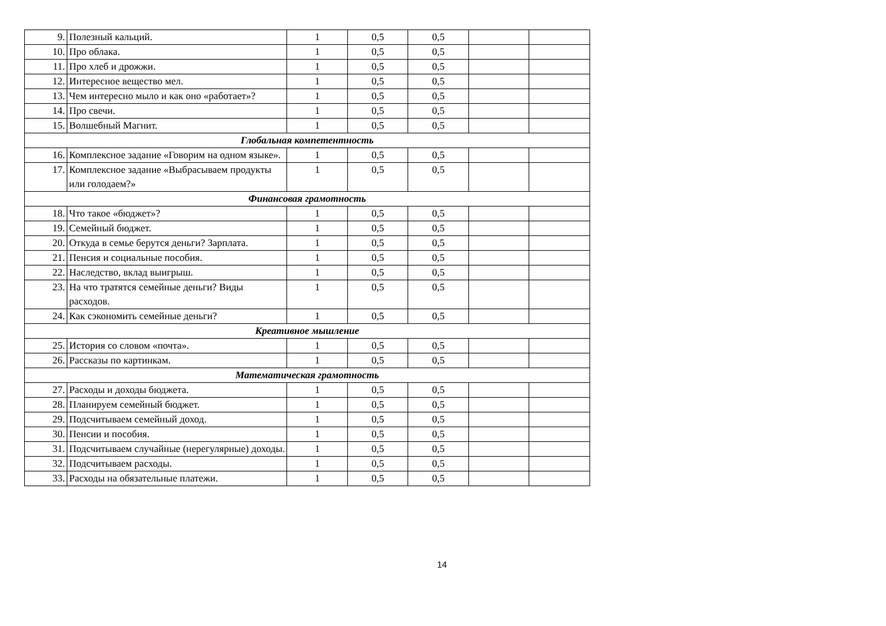| 9. | Полезный кальций. | 1 | 0,5 | 0,5 | | |
| 10. | Про облака. | 1 | 0,5 | 0,5 | | |
| 11. | Про хлеб и дрожжи. | 1 | 0,5 | 0,5 | | |
| 12. | Интересное вещество мел. | 1 | 0,5 | 0,5 | | |
| 13. | Чем интересно мыло и как оно «работает»? | 1 | 0,5 | 0,5 | | |
| 14. | Про свечи. | 1 | 0,5 | 0,5 | | |
| 15. | Волшебный Магнит. | 1 | 0,5 | 0,5 | | |
| Глобальная компетентность | | | | | | |
| 16. | Комплексное задание «Говорим на одном языке». | 1 | 0,5 | 0,5 | | |
| 17. | Комплексное задание «Выбрасываем продукты или голодаем?» | 1 | 0,5 | 0,5 | | |
| Финансовая грамотность | | | | | | |
| 18. | Что такое «бюджет»? | 1 | 0,5 | 0,5 | | |
| 19. | Семейный бюджет. | 1 | 0,5 | 0,5 | | |
| 20. | Откуда в семье берутся деньги? Зарплата. | 1 | 0,5 | 0,5 | | |
| 21. | Пенсия и социальные пособия. | 1 | 0,5 | 0,5 | | |
| 22. | Наследство, вклад выигрыш. | 1 | 0,5 | 0,5 | | |
| 23. | На что тратятся семейные деньги? Виды расходов. | 1 | 0,5 | 0,5 | | |
| 24. | Как сэкономить семейные деньги? | 1 | 0,5 | 0,5 | | |
| Креативное мышление | | | | | | |
| 25. | История со словом «почта». | 1 | 0,5 | 0,5 | | |
| 26. | Рассказы по картинкам. | 1 | 0,5 | 0,5 | | |
| Математическая грамотность | | | | | | |
| 27. | Расходы и доходы бюджета. | 1 | 0,5 | 0,5 | | |
| 28. | Планируем семейный бюджет. | 1 | 0,5 | 0,5 | | |
| 29. | Подсчитываем семейный доход. | 1 | 0,5 | 0,5 | | |
| 30. | Пенсии и пособия. | 1 | 0,5 | 0,5 | | |
| 31. | Подсчитываем случайные (нерегулярные) доходы. | 1 | 0,5 | 0,5 | | |
| 32. | Подсчитываем расходы. | 1 | 0,5 | 0,5 | | |
| 33. | Расходы на обязательные платежи. | 1 | 0,5 | 0,5 | | |
14